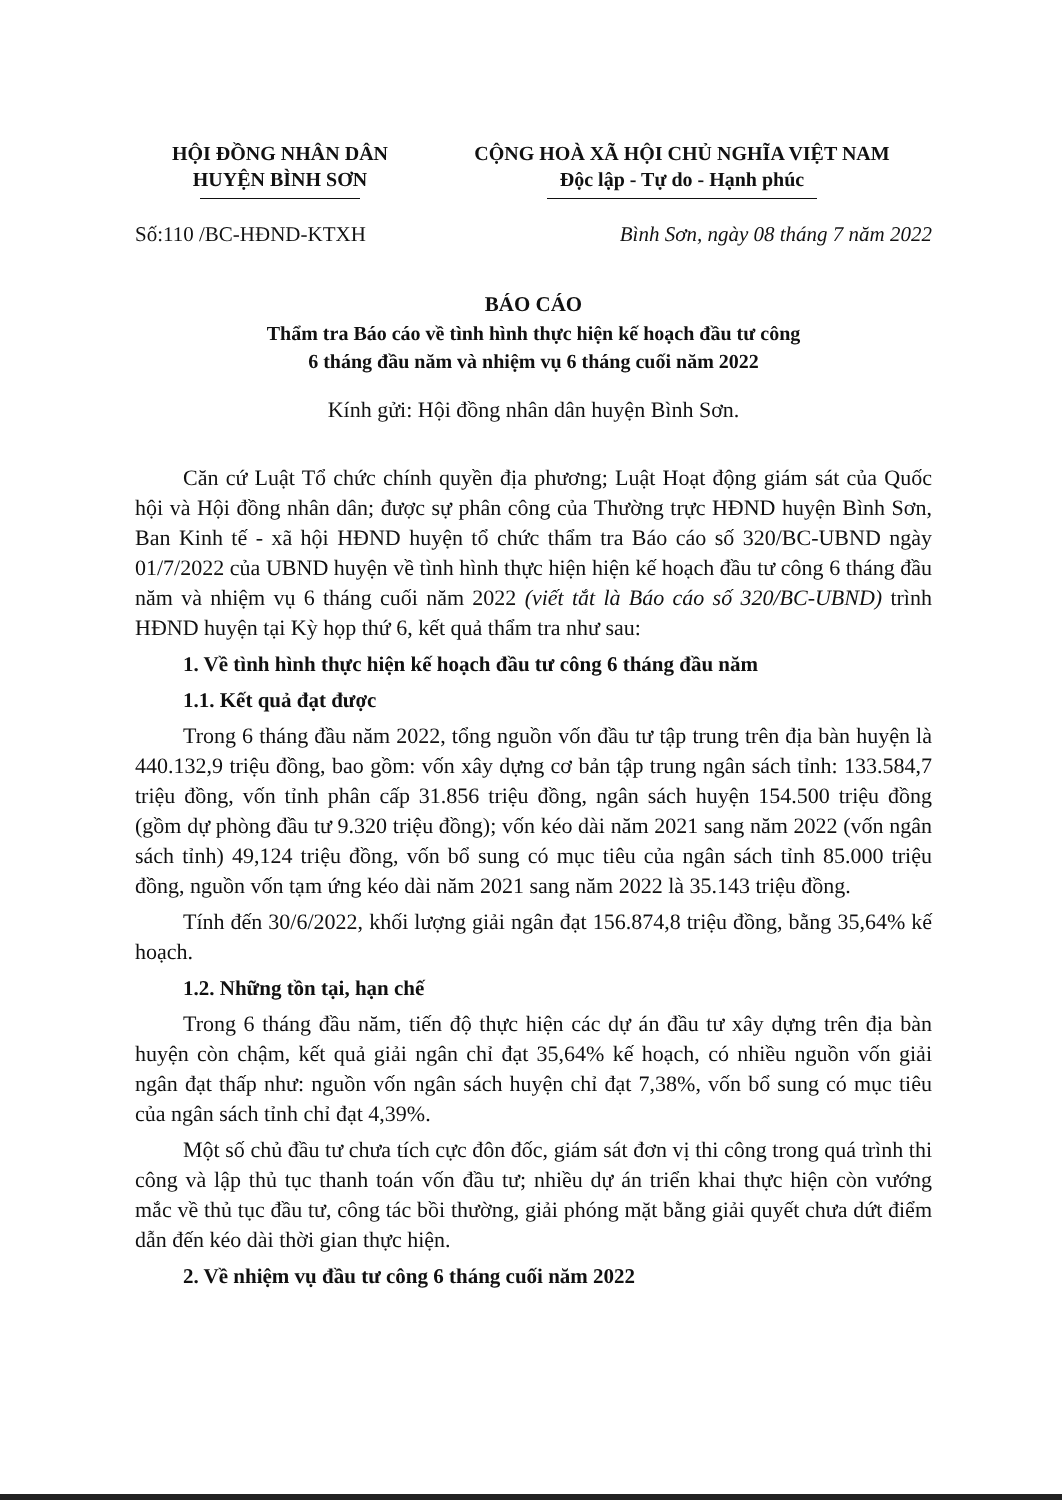HỘI ĐỒNG NHÂN DÂN
HUYỆN BÌNH SƠN
CỘNG HOÀ XÃ HỘI CHỦ NGHĨA VIỆT NAM
Độc lập - Tự do - Hạnh phúc
Số:110 /BC-HĐND-KTXH Bình Sơn, ngày 08 tháng 7 năm 2022
BÁO CÁO
Thẩm tra Báo cáo về tình hình thực hiện kế hoạch đầu tư công
6 tháng đầu năm và nhiệm vụ 6 tháng cuối năm 2022
Kính gửi: Hội đồng nhân dân huyện Bình Sơn.
Căn cứ Luật Tổ chức chính quyền địa phương; Luật Hoạt động giám sát của Quốc hội và Hội đồng nhân dân; được sự phân công của Thường trực HĐND huyện Bình Sơn, Ban Kinh tế - xã hội HĐND huyện tổ chức thẩm tra Báo cáo số 320/BC-UBND ngày 01/7/2022 của UBND huyện về tình hình thực hiện hiện kế hoạch đầu tư công 6 tháng đầu năm và nhiệm vụ 6 tháng cuối năm 2022 (viết tắt là Báo cáo số 320/BC-UBND) trình HĐND huyện tại Kỳ họp thứ 6, kết quả thẩm tra như sau:
1. Về tình hình thực hiện kế hoạch đầu tư công 6 tháng đầu năm
1.1. Kết quả đạt được
Trong 6 tháng đầu năm 2022, tổng nguồn vốn đầu tư tập trung trên địa bàn huyện là 440.132,9 triệu đồng, bao gồm: vốn xây dựng cơ bản tập trung ngân sách tỉnh: 133.584,7 triệu đồng, vốn tỉnh phân cấp 31.856 triệu đồng, ngân sách huyện 154.500 triệu đồng (gồm dự phòng đầu tư 9.320 triệu đồng); vốn kéo dài năm 2021 sang năm 2022 (vốn ngân sách tỉnh) 49,124 triệu đồng, vốn bổ sung có mục tiêu của ngân sách tỉnh 85.000 triệu đồng, nguồn vốn tạm ứng kéo dài năm 2021 sang năm 2022 là 35.143 triệu đồng.
Tính đến 30/6/2022, khối lượng giải ngân đạt 156.874,8 triệu đồng, bằng 35,64% kế hoạch.
1.2. Những tồn tại, hạn chế
Trong 6 tháng đầu năm, tiến độ thực hiện các dự án đầu tư xây dựng trên địa bàn huyện còn chậm, kết quả giải ngân chỉ đạt 35,64% kế hoạch, có nhiều nguồn vốn giải ngân đạt thấp như: nguồn vốn ngân sách huyện chỉ đạt 7,38%, vốn bổ sung có mục tiêu của ngân sách tỉnh chỉ đạt 4,39%.
Một số chủ đầu tư chưa tích cực đôn đốc, giám sát đơn vị thi công trong quá trình thi công và lập thủ tục thanh toán vốn đầu tư; nhiều dự án triển khai thực hiện còn vướng mắc về thủ tục đầu tư, công tác bồi thường, giải phóng mặt bằng giải quyết chưa dứt điểm dẫn đến kéo dài thời gian thực hiện.
2. Về nhiệm vụ đầu tư công 6 tháng cuối năm 2022